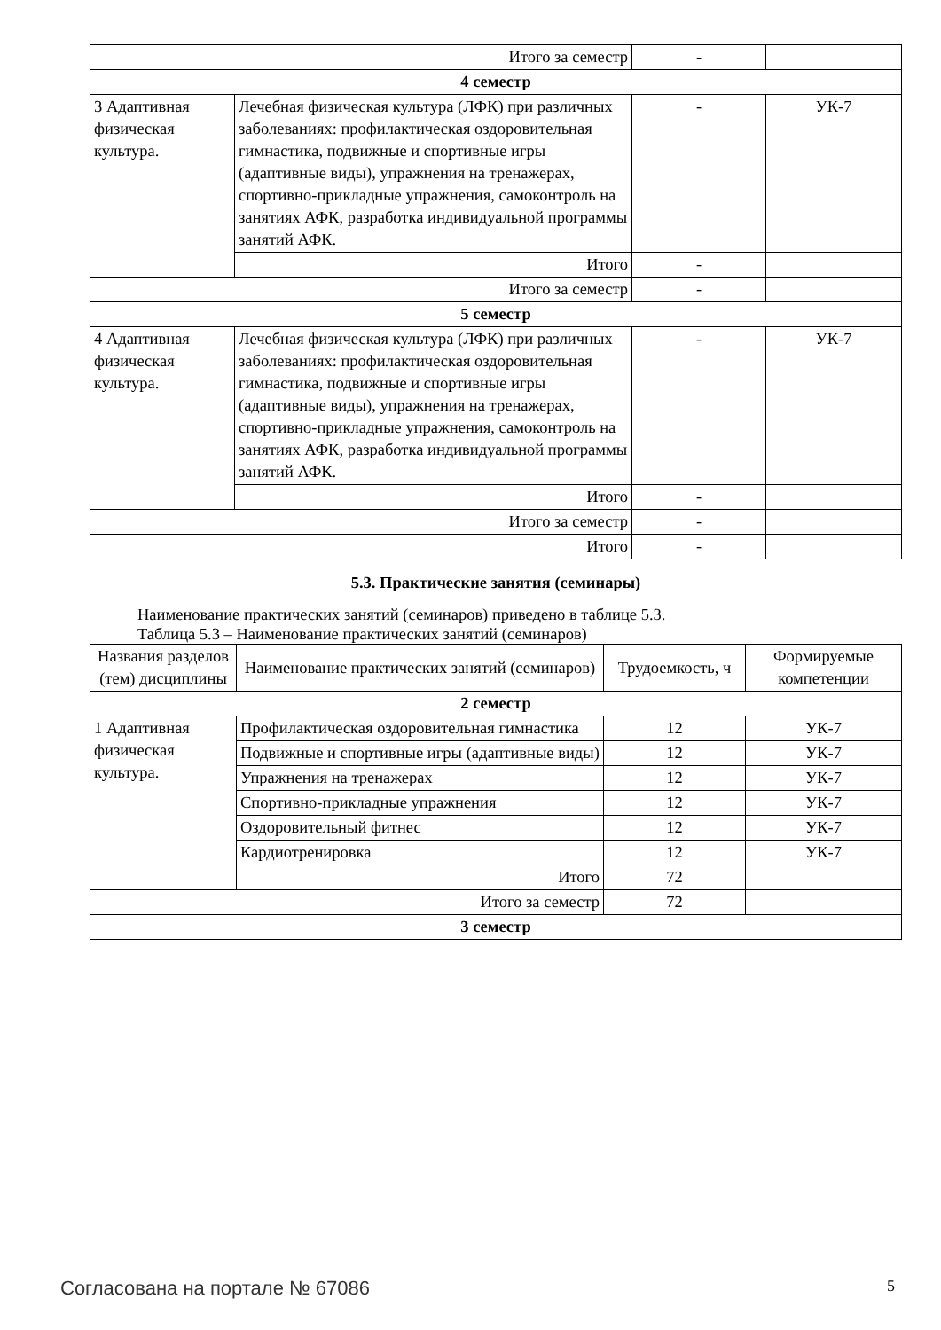| Итого за семестр | | - | |
| 4 семестр | | | |
| 3 Адаптивная физическая культура. | Лечебная физическая культура (ЛФК) при различных заболеваниях: профилактическая оздоровительная гимнастика, подвижные и спортивные игры (адаптивные виды), упражнения на тренажерах, спортивно-прикладные упражнения, самоконтроль на занятиях АФК, разработка индивидуальной программы занятий АФК. | - | УК-7 |
| | Итого | - | |
| Итого за семестр | | - | |
| 5 семестр | | | |
| 4 Адаптивная физическая культура. | Лечебная физическая культура (ЛФК) при различных заболеваниях: профилактическая оздоровительная гимнастика, подвижные и спортивные игры (адаптивные виды), упражнения на тренажерах, спортивно-прикладные упражнения, самоконтроль на занятиях АФК, разработка индивидуальной программы занятий АФК. | - | УК-7 |
| | Итого | - | |
| Итого за семестр | | - | |
| Итого | | - | |
5.3. Практические занятия (семинары)
Наименование практических занятий (семинаров) приведено в таблице 5.3.
Таблица 5.3 – Наименование практических занятий (семинаров)
| Названия разделов (тем) дисциплины | Наименование практических занятий (семинаров) | Трудоемкость, ч | Формируемые компетенции |
| --- | --- | --- | --- |
| 2 семестр | | | |
| 1 Адаптивная физическая культура. | Профилактическая оздоровительная гимнастика | 12 | УК-7 |
| | Подвижные и спортивные игры (адаптивные виды) | 12 | УК-7 |
| | Упражнения на тренажерах | 12 | УК-7 |
| | Спортивно-прикладные упражнения | 12 | УК-7 |
| | Оздоровительный фитнес | 12 | УК-7 |
| | Кардиотренировка | 12 | УК-7 |
| | Итого | 72 | |
| Итого за семестр | | 72 | |
| 3 семестр | | | |
Согласована на портале № 67086 5